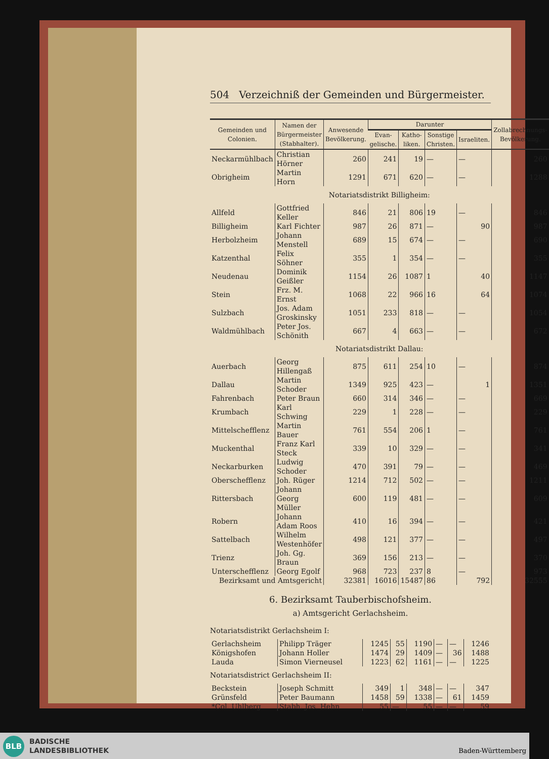504 Verzeichniß der Gemeinden und Bürgermeister.
| Gemeinden und Colonien. | Namen der Bürgermeister (Stabhalter). | Anwesende Bevölkerung. | Darunter | | | | Zollabrechnungs-Bevölkerung. |
| --- | --- | --- | --- | --- | --- | --- | --- |
| | | | Evan-gelische. | Katho-liken. | Sonstige Christen. | Israeliten. | |
| Neckarmühlbach | Christian Hörner | 260 | 241 | 19 | — | — | 260 |
| Obrigheim | Martin Horn | 1291 | 671 | 620 | — | — | 1288 |
| Notariatsdistrikt Billigheim: | | | | | | | |
| Allfeld | Gottfried Keller | 846 | 21 | 806 | 19 | — | 846 |
| Billigheim | Karl Fichter | 987 | 26 | 871 | — | 90 | 987 |
| Herbolzheim | Johann Menstell | 689 | 15 | 674 | — | — | 690 |
| Katzenthal | Felix Söhner | 355 | 1 | 354 | — | — | 355 |
| Neudenau | Dominik Geißler | 1154 | 26 | 1087 | 1 | 40 | 1147 |
| Stein | Frz. M. Ernst | 1068 | 22 | 966 | 16 | 64 | 1074 |
| Sulzbach | Jos. Adam Groskinsky | 1051 | 233 | 818 | — | — | 1054 |
| Waldmühlbach | Peter Jos. Schönith | 667 | 4 | 663 | — | — | 672 |
| Notariatsdistrikt Dallau: | | | | | | | |
| Auerbach | Georg Hillengaß | 875 | 611 | 254 | 10 | — | 874 |
| Dallau | Martin Schoder | 1349 | 925 | 423 | — | 1 | 1351 |
| Fahrenbach | Peter Braun | 660 | 314 | 346 | — | — | 669 |
| Krumbach | Karl Schwing | 229 | 1 | 228 | — | — | 229 |
| Mittelschefflenz | Martin Bauer | 761 | 554 | 206 | 1 | — | 761 |
| Muckenthal | Franz Karl Steck | 339 | 10 | 329 | — | — | 341 |
| Neckarburken | Ludwig Schoder | 470 | 391 | 79 | — | — | 469 |
| Oberschefflenz | Joh. Rüger | 1214 | 712 | 502 | — | — | 1211 |
| Rittersbach | Johann Georg Müller | 600 | 119 | 481 | — | — | 609 |
| Robern | Johann Adam Roos | 410 | 16 | 394 | — | — | 421 |
| Sattelbach | Wilhelm Westenhöfer | 498 | 121 | 377 | — | — | 497 |
| Trienz | Joh. Gg. Braun | 369 | 156 | 213 | — | — | 370 |
| Unterschefflenz | Georg Egolf | 968 | 723 | 237 | 8 | — | 973 |
| Bezirksamt und Amtsgericht | | 32381 | 16016 | 15487 | 86 | 792 | 32555 |
6. Bezirksamt Tauberbischofsheim.
a) Amtsgericht Gerlachsheim.
| Notariatsdistrikt Gerlachsheim I: | | | | | | | |
| Gerlachsheim | Philipp Träger | 1245 | 55 | 1190 | — | — | 1246 |
| Königshofen | Johann Holler | 1474 | 29 | 1409 | — | 36 | 1488 |
| Lauda | Simon Vierneusel | 1223 | 62 | 1161 | — | — | 1225 |
| Notariatsdistrict Gerlachsheim II: | | | | | | | |
| Beckstein | Joseph Schmitt | 349 | 1 | 348 | — | — | 347 |
| Grünsfeld | Peter Baumann | 1458 | 59 | 1338 | — | 61 | 1459 |
| *Col. Uhlberg | Stabh. Jos. Hehn | 55 | — | 55 | — | — | 59 |
BLB
BADISCHE
LANDESBIBLIOTHEK
Baden-Württemberg